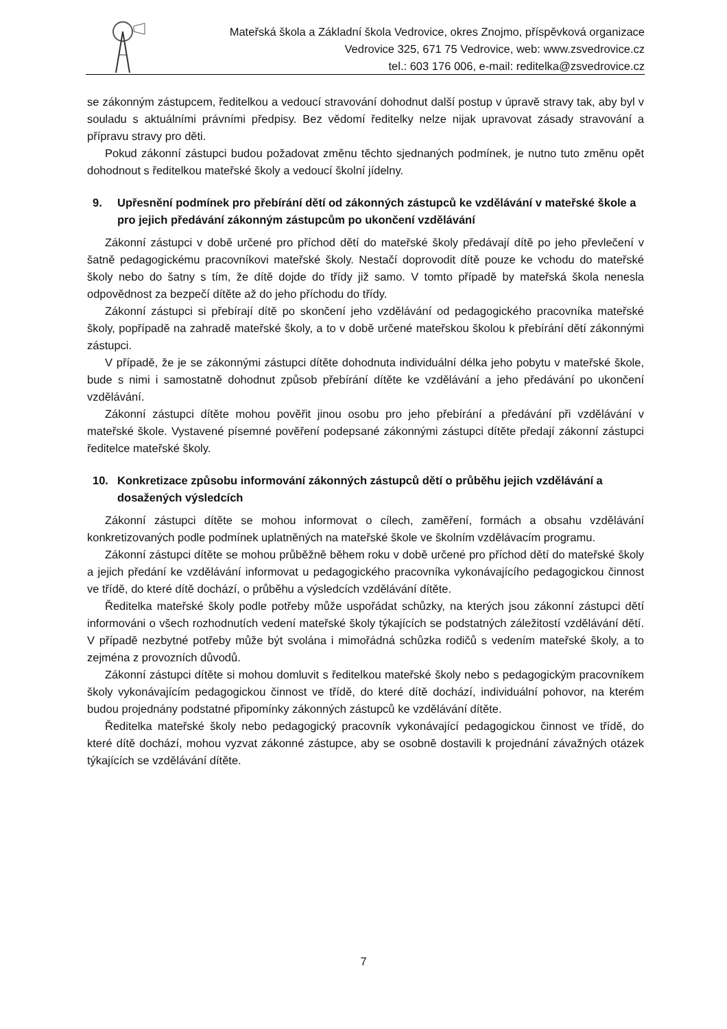Mateřská škola a Základní škola Vedrovice, okres Znojmo, příspěvková organizace
Vedrovice 325, 671 75 Vedrovice, web: www.zsvedrovice.cz
tel.: 603 176 006, e-mail: reditelka@zsvedrovice.cz
se zákonným zástupcem, ředitelkou a vedoucí stravování dohodnut další postup v úpravě stravy tak, aby byl v souladu s aktuálními právními předpisy. Bez vědomí ředitelky nelze nijak upravovat zásady stravování a přípravu stravy pro děti.
Pokud zákonní zástupci budou požadovat změnu těchto sjednaných podmínek, je nutno tuto změnu opět dohodnout s ředitelkou mateřské školy a vedoucí školní jídelny.
9. Upřesnění podmínek pro přebírání dětí od zákonných zástupců ke vzdělávání v mateřské škole a pro jejich předávání zákonným zástupcům po ukončení vzdělávání
Zákonní zástupci v době určené pro příchod dětí do mateřské školy předávají dítě po jeho převlečení v šatně pedagogickému pracovníkovi mateřské školy. Nestačí doprovodit dítě pouze ke vchodu do mateřské školy nebo do šatny s tím, že dítě dojde do třídy již samo. V tomto případě by mateřská škola nenesla odpovědnost za bezpečí dítěte až do jeho příchodu do třídy.
Zákonní zástupci si přebírají dítě po skončení jeho vzdělávání od pedagogického pracovníka mateřské školy, popřípadě na zahradě mateřské školy, a to v době určené mateřskou školou k přebírání dětí zákonnými zástupci.
V případě, že je se zákonnými zástupci dítěte dohodnuta individuální délka jeho pobytu v mateřské škole, bude s nimi i samostatně dohodnut způsob přebírání dítěte ke vzdělávání a jeho předávání po ukončení vzdělávání.
Zákonní zástupci dítěte mohou pověřit jinou osobu pro jeho přebírání a předávání při vzdělávání v mateřské škole. Vystavené písemné pověření podepsané zákonnými zástupci dítěte předají zákonní zástupci ředitelce mateřské školy.
10. Konkretizace způsobu informování zákonných zástupců dětí o průběhu jejich vzdělávání a dosažených výsledcích
Zákonní zástupci dítěte se mohou informovat o cílech, zaměření, formách a obsahu vzdělávání konkretizovaných podle podmínek uplatněných na mateřské škole ve školním vzdělávacím programu.
Zákonní zástupci dítěte se mohou průběžně během roku v době určené pro příchod dětí do mateřské školy a jejich předání ke vzdělávání informovat u pedagogického pracovníka vykonávajícího pedagogickou činnost ve třídě, do které dítě dochází, o průběhu a výsledcích vzdělávání dítěte.
Ředitelka mateřské školy podle potřeby může uspořádat schůzky, na kterých jsou zákonní zástupci dětí informováni o všech rozhodnutích vedení mateřské školy týkajících se podstatných záležitostí vzdělávání dětí. V případě nezbytné potřeby může být svolána i mimořádná schůzka rodičů s vedením mateřské školy, a to zejména z provozních důvodů.
Zákonní zástupci dítěte si mohou domluvit s ředitelkou mateřské školy nebo s pedagogickým pracovníkem školy vykonávajícím pedagogickou činnost ve třídě, do které dítě dochází, individuální pohovor, na kterém budou projednány podstatné připomínky zákonných zástupců ke vzdělávání dítěte.
Ředitelka mateřské školy nebo pedagogický pracovník vykonávající pedagogickou činnost ve třídě, do které dítě dochází, mohou vyzvat zákonné zástupce, aby se osobně dostavili k projednání závažných otázek týkajících se vzdělávání dítěte.
7